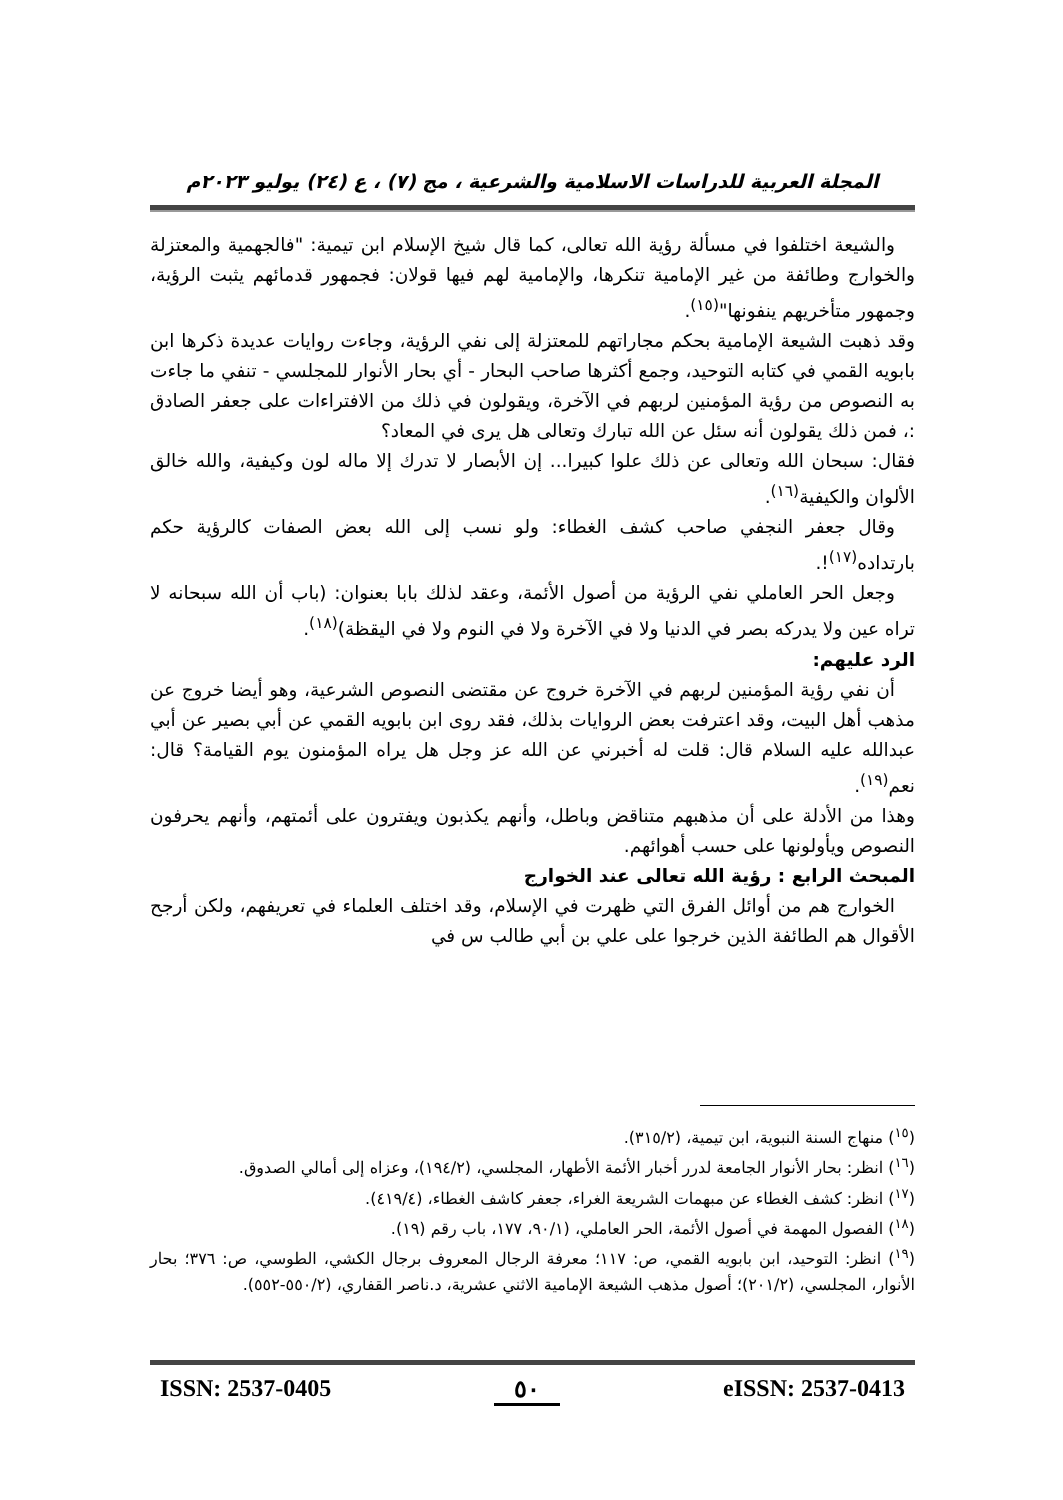المجلة العربية للدراسات الاسلامية والشرعية ، مج (٧) ، ع (٢٤) يوليو ٢٠٢٣م
والشيعة اختلفوا في مسألة رؤية الله تعالى، كما قال شيخ الإسلام ابن تيمية: "فالجهمية والمعتزلة والخوارج وطائفة من غير الإمامية تنكرها، والإمامية لهم فيها قولان: فجمهور قدمائهم يثبت الرؤية، وجمهور متأخريهم ينفونها"<sup>(١٥)</sup>.
وقد ذهبت الشيعة الإمامية بحكم مجاراتهم للمعتزلة إلى نفي الرؤية، وجاءت روايات عديدة ذكرها ابن بابويه القمي في كتابه التوحيد، وجمع أكثرها صاحب البحار - أي بحار الأنوار للمجلسي - تنفي ما جاءت به النصوص من رؤية المؤمنين لربهم في الآخرة، ويقولون في ذلك من الافتراءات على جعفر الصادق :، فمن ذلك يقولون أنه سئل عن الله تبارك وتعالى هل يرى في المعاد؟
فقال: سبحان الله وتعالى عن ذلك علوا كبيرا... إن الأبصار لا تدرك إلا ماله لون وكيفية، والله خالق الألوان والكيفية<sup>(١٦)</sup>.
وقال جعفر النجفي صاحب كشف الغطاء: ولو نسب إلى الله بعض الصفات كالرؤية حكم بارتداده<sup>(١٧)</sup>!.
وجعل الحر العاملي نفي الرؤية من أصول الأئمة، وعقد لذلك بابا بعنوان: (باب أن الله سبحانه لا تراه عين ولا يدركه بصر في الدنيا ولا في الآخرة ولا في النوم ولا في اليقظة)<sup>(١٨)</sup>.
الرد عليهم:
أن نفي رؤية المؤمنين لربهم في الآخرة خروج عن مقتضى النصوص الشرعية، وهو أيضا خروج عن مذهب أهل البيت، وقد اعترفت بعض الروايات بذلك، فقد روى ابن بابويه القمي عن أبي بصير عن أبي عبدالله عليه السلام قال: قلت له أخبرني عن الله عز وجل هل يراه المؤمنون يوم القيامة؟ قال: نعم<sup>(١٩)</sup>.
وهذا من الأدلة على أن مذهبهم متناقض وباطل، وأنهم يكذبون ويفترون على أئمتهم، وأنهم يحرفون النصوص ويأولونها على حسب أهوائهم.
المبحث الرابع : رؤية الله تعالى عند الخوارج
الخوارج هم من أوائل الفرق التي ظهرت في الإسلام، وقد اختلف العلماء في تعريفهم، ولكن أرجح الأقوال هم الطائفة الذين خرجوا على علي بن أبي طالب س في
(<sup>١٥</sup>) منهاج السنة النبوية، ابن تيمية، (٣١٥/٢).
(<sup>١٦</sup>) انظر: بحار الأنوار الجامعة لدرر أخبار الأئمة الأطهار، المجلسي، (١٩٤/٢)، وعزاه إلى أمالي الصدوق.
(<sup>١٧</sup>) انظر: كشف الغطاء عن مبهمات الشريعة الغراء، جعفر كاشف الغطاء، (٤١٩/٤).
(<sup>١٨</sup>) الفصول المهمة في أصول الأئمة، الحر العاملي، (٩٠/١، ١٧٧، باب رقم (١٩).
(<sup>١٩</sup>) انظر: التوحيد، ابن بابويه القمي، ص: ١١٧؛ معرفة الرجال المعروف برجال الكشي، الطوسي، ص: ٣٧٦؛ بحار الأنوار، المجلسي، (٢٠١/٢)؛ أصول مذهب الشيعة الإمامية الاثني عشرية، د.ناصر القفاري، (٥٥٠/٢-٥٥٢).
ISSN: 2537-0405 ٥٠ eISSN: 2537-0413